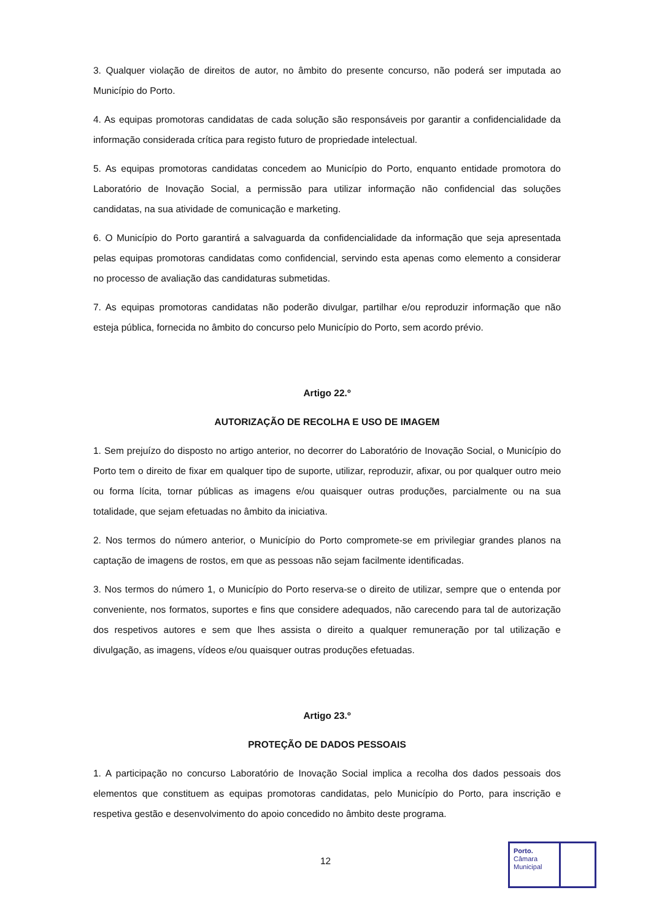3. Qualquer violação de direitos de autor, no âmbito do presente concurso, não poderá ser imputada ao Município do Porto.
4. As equipas promotoras candidatas de cada solução são responsáveis por garantir a confidencialidade da informação considerada crítica para registo futuro de propriedade intelectual.
5. As equipas promotoras candidatas concedem ao Município do Porto, enquanto entidade promotora do Laboratório de Inovação Social, a permissão para utilizar informação não confidencial das soluções candidatas, na sua atividade de comunicação e marketing.
6. O Município do Porto garantirá a salvaguarda da confidencialidade da informação que seja apresentada pelas equipas promotoras candidatas como confidencial, servindo esta apenas como elemento a considerar no processo de avaliação das candidaturas submetidas.
7. As equipas promotoras candidatas não poderão divulgar, partilhar e/ou reproduzir informação que não esteja pública, fornecida no âmbito do concurso pelo Município do Porto, sem acordo prévio.
Artigo 22.º
AUTORIZAÇÃO DE RECOLHA E USO DE IMAGEM
1. Sem prejuízo do disposto no artigo anterior, no decorrer do Laboratório de Inovação Social, o Município do Porto tem o direito de fixar em qualquer tipo de suporte, utilizar, reproduzir, afixar, ou por qualquer outro meio ou forma lícita, tornar públicas as imagens e/ou quaisquer outras produções, parcialmente ou na sua totalidade, que sejam efetuadas no âmbito da iniciativa.
2. Nos termos do número anterior, o Município do Porto compromete-se em privilegiar grandes planos na captação de imagens de rostos, em que as pessoas não sejam facilmente identificadas.
3. Nos termos do número 1, o Município do Porto reserva-se o direito de utilizar, sempre que o entenda por conveniente, nos formatos, suportes e fins que considere adequados, não carecendo para tal de autorização dos respetivos autores e sem que lhes assista o direito a qualquer remuneração por tal utilização e divulgação, as imagens, vídeos e/ou quaisquer outras produções efetuadas.
Artigo 23.º
PROTEÇÃO DE DADOS PESSOAIS
1. A participação no concurso Laboratório de Inovação Social implica a recolha dos dados pessoais dos elementos que constituem as equipas promotoras candidatas, pelo Município do Porto, para inscrição e respetiva gestão e desenvolvimento do apoio concedido no âmbito deste programa.
12
Porto.
Câmara
Municipal